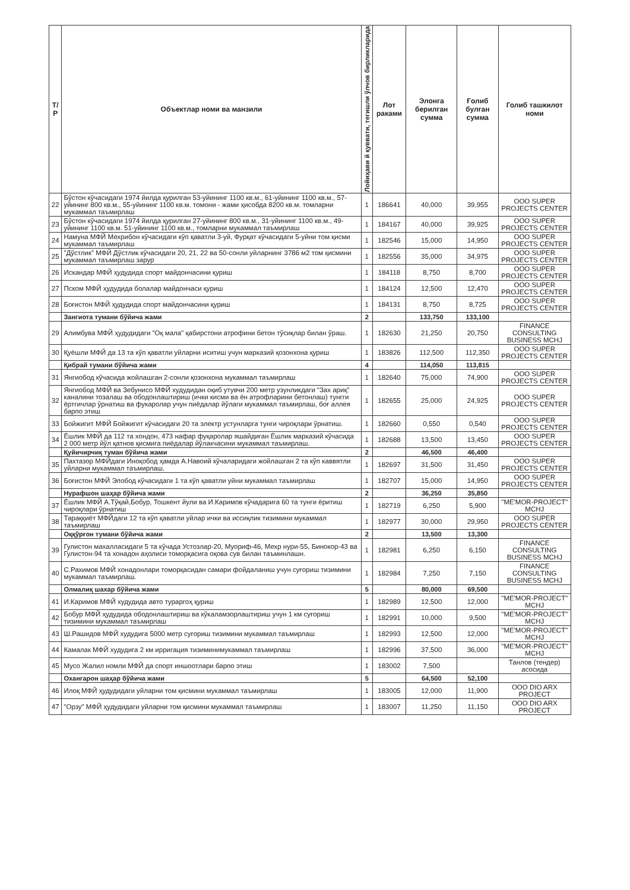| Т/Р | Объектлар номи ва манзили | Лойиҳави й қуввати, тегишли ўлчов бирликларида | Лот раками | Элонга берилган сумма | Ғолиб булган сумма | Голиб ташкилот номи |
| --- | --- | --- | --- | --- | --- | --- |
| 22 | Бўстон кўчасидаги 1974 йилда қурилган 53-уйининг 1100 кв.м., 61-уйининг 1100 кв.м., 57-уйининг 800 кв.м., 55-уйининг 1100 кв.м. томони - жами ҳисобда 8200 кв.м. томларни мукаммал таъмирлаш | 1 | 186641 | 40,000 | 39,955 | OOO SUPER PROJECTS CENTER |
| 23 | Бўстон кўчасидаги 1974 йилда қурилган 27-уйининг 800 кв.м., 31-уйининг 1100 кв.м., 49-уйининг 1100 кв.м. 51-уйининг 1100 кв.м., томларни мукаммал таъмирлаш | 1 | 184167 | 40,000 | 39,925 | OOO SUPER PROJECTS CENTER |
| 24 | Намуна МФЙ Мехрибон кўчасидаги кўп қаватли 3-уй, Фурқат кўчасидаги 5-уйни том қисми мукаммал таъмирлаш | 1 | 182546 | 15,000 | 14,950 | OOO SUPER PROJECTS CENTER |
| 25 | "Дўстлик" МФЙ Дўстлик кўчасидаги 20, 21, 22 ва 50-сонли уйларнинг 3786 м2 том қисмини мукаммал таъмирлаш зарур | 1 | 182556 | 35,000 | 34,975 | OOO SUPER PROJECTS CENTER |
| 26 | Искандар МФЙ ҳудудида спорт майдончасини қуриш | 1 | 184118 | 8,750 | 8,700 | OOO SUPER PROJECTS CENTER |
| 27 | Пском МФЙ ҳудудида болалар майдончаси қуриш | 1 | 184124 | 12,500 | 12,470 | OOO SUPER PROJECTS CENTER |
| 28 | Боғистон МФЙ ҳудудида спорт майдончасини қуриш | 1 | 184131 | 8,750 | 8,725 | OOO SUPER PROJECTS CENTER |
| | Зангиота тумани бўйича жами | 2 | | 133,750 | 133,100 | |
| 29 | Алимбува МФЙ ҳудудидаги "Оқ мала" қабирстони атрофини бетон тўсиқлар билан ўраш. | 1 | 182630 | 21,250 | 20,750 | FINANCE CONSULTING BUSINESS MCHJ |
| 30 | Қуёшли МФЙ да 13 та кўп қаватли уйларни иситиш учун марказий қозонхона қуриш | 1 | 183826 | 112,500 | 112,350 | OOO SUPER PROJECTS CENTER |
| | Қибрай тумани бўйича жами | 4 | | 114,050 | 113,815 | |
| 31 | Янгиобод кўчасида жойлашган 2-сонли қозонхона мукаммал таъмирлаш | 1 | 182640 | 75,000 | 74,900 | OOO SUPER PROJECTS CENTER |
| 32 | Янгиобод МФЙ ва Зебунисо МФЙ худудидан оқиб утувчи 200 метр узунликдаги “Зах ариқ” каналини тозалаш ва ободонлаштириш (ички кисми ва ён атрофларини бетонлаш) тунгги ёртгичлар ўрнатиш ва фукаролар учун пиёдалар йўлаги мукаммал таъмирлаш, боғ аллея барпо этиш | 1 | 182655 | 25,000 | 24,925 | OOO SUPER PROJECTS CENTER |
| 33 | Бойжигит МФЙ Бойжигит кўчасидаги 20 та электр устунларга тунги чироқлари ўрнатиш. | 1 | 182660 | 0,550 | 0,540 | OOO SUPER PROJECTS CENTER |
| 34 | Ёшлик МФЙ да 112 та хондон, 473 нафар фуқаролар яшайдиган Ёшлик марказий кўчасида 2 000 метр йўл қатнов қисмига пиёдалар йўлакчасини мукаммал таъмирлаш. | 1 | 182688 | 13,500 | 13,450 | OOO SUPER PROJECTS CENTER |
| | Қуйичирчиқ туман бўйича жами | 2 | | 46,500 | 46,400 | |
| 35 | Пахтазор МФЙдаги Иноқобод ҳамда А.Навоий кўчаларидаги жойлашган 2 та кўп каввятли уйларни мукаммал таъмирлаш. | 1 | 182697 | 31,500 | 31,450 | OOO SUPER PROJECTS CENTER |
| 36 | Боғистон МФЙ Элобод кўчасидаги 1 та кўп қаватли уйни мукаммал таъмирлаш | 1 | 182707 | 15,000 | 14,950 | OOO SUPER PROJECTS CENTER |
| | Нурафшон шаҳар бўйича жами | 2 | | 36,250 | 35,850 | |
| 37 | Ёшлик МФЙ А.Тўқай,Бобур, Тошкент йули ва И.Каримов кўчадарига 60 та тунги ёритиш чироқлари ўрнатиш | 1 | 182719 | 6,250 | 5,900 | "ME'MOR-PROJECT" MCHJ |
| 38 | Тараққиёт МФЙдаги 12 та кўп қаватли уйлар ички ва иссиқлик тизимини мукаммал таъмирлаш | 1 | 182977 | 30,000 | 29,950 | OOO SUPER PROJECTS CENTER |
| | Оққўрғон тумани бўйича жами | 2 | | 13,500 | 13,300 | |
| 39 | Гулистон махалласидаги 5 та кўчада Устозлар-20, Муориф-46, Мехр нури-55, Бинокор-43 ва Гулистон-94 та хонадон аҳолиси томорқасига оқова сув билан таъминлашн. | 1 | 182981 | 6,250 | 6,150 | FINANCE CONSULTING BUSINESS MCHJ |
| 40 | С.Рахимов МФЙ хонадонлари томорқасидан самари фойдаланиш учун суғориш тизимини мукаммал таъмирлаш. | 1 | 182984 | 7,250 | 7,150 | FINANCE CONSULTING BUSINESS MCHJ |
| | Олмалиқ шахар бўйича жами | 5 | | 80,000 | 69,500 | |
| 41 | И.Каримов МФЙ худудида авто тураргоҳ қуриш | 1 | 182989 | 12,500 | 12,000 | "ME'MOR-PROJECT" MCHJ |
| 42 | Бобур МФЙ ҳудудида ободонлаштириш ва кўкаламзорлаштириш учун 1 км суғориш тизимини мукаммал таъмирлаш | 1 | 182991 | 10,000 | 9,500 | "ME'MOR-PROJECT" MCHJ |
| 43 | Ш.Рашидов МФЙ худудига 5000 метр суғориш тизимини мукаммал таъмирлаш | 1 | 182993 | 12,500 | 12,000 | "ME'MOR-PROJECT" MCHJ |
| 44 | Камалак МФЙ худудига 2 км ирригация тизиминимукаммал таъмирлаш | 1 | 182996 | 37,500 | 36,000 | "ME'MOR-PROJECT" MCHJ |
| 45 | Мусо Жалил номли МФЙ да спорт иншоотлари барпо этиш | 1 | 183002 | 7,500 | | Танлов (тендер) асосида |
| | Охангарон шаҳар бўйича жами | 5 | | 64,500 | 52,100 | |
| 46 | Илоқ МФЙ ҳудудидаги уйларни том қисмини мукаммал таъмирлаш | 1 | 183005 | 12,000 | 11,900 | OOO DIO ARX PROJECT |
| 47 | "Орзу" МФЙ ҳудудидаги уйларни том қисмини мукаммал таъмирлаш | 1 | 183007 | 11,250 | 11,150 | OOO DIO ARX PROJECT |